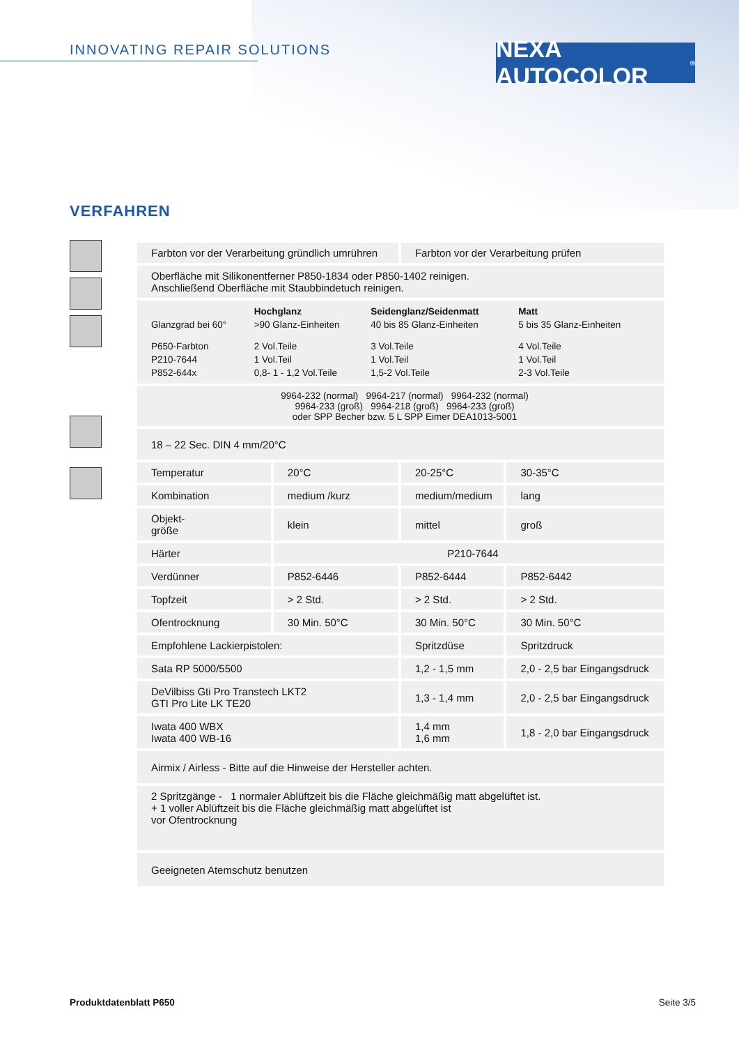INNOVATING REPAIR SOLUTIONS
NEXA AUTOCOLOR<sup>®</sup>
VERFAHREN
| Farbton vor der Verarbeitung gründlich umrühren | | Farbton vor der Verarbeitung prüfen | |
| Oberfläche mit Silikonentferner P850-1834 oder P850-1402 reinigen. Anschließend Oberfläche mit Staubbindetuch reinigen. | | | |
| / / Hochglanz / Seidenglanz/Seidenmatt / Matt / / Glanzgrad bei 60° / >90 Glanz-Einheiten / 40 bis 85 Glanz-Einheiten / 5 bis 35 Glanz-Einheiten / / P650-Farbton / 2 Vol.Teile / 3 Vol.Teile / 4 Vol.Teile / / P210-7644 / 1 Vol.Teil / 1 Vol.Teil / 1 Vol.Teil / / P852-644x / 0,8- 1 - 1,2 Vol.Teile / 1,5-2 Vol.Teile / 2-3 Vol.Teile / | | | |
| 9964-232 (normal) 9964-217 (normal) 9964-232 (normal) 9964-233 (groß) 9964-218 (groß) 9964-233 (groß) oder SPP Becher bzw. 5 L SPP Eimer DEA1013-5001 | | | |
| 18 – 22 Sec. DIN 4 mm/20°C | | | |
| Temperatur | 20°C | 20-25°C | 30-35°C |
| Kombination | medium /kurz | medium/medium | lang |
| Objekt- größe | klein | mittel | groß |
| Härter | P210-7644 | | |
| Verdünner | P852-6446 | P852-6444 | P852-6442 |
| Topfzeit | > 2 Std. | > 2 Std. | > 2 Std. |
| Ofentrocknung | 30 Min. 50°C | 30 Min. 50°C | 30 Min. 50°C |
| Empfohlene Lackierpistolen: | | Spritzdüse | Spritzdruck |
| Sata RP 5000/5500 | | 1,2 - 1,5 mm | 2,0 - 2,5 bar Eingangsdruck |
| DeVilbiss Gti Pro Transtech LKT2 GTI Pro Lite LK TE20 | | 1,3 - 1,4 mm | 2,0 - 2,5 bar Eingangsdruck |
| Iwata 400 WBX Iwata 400 WB-16 | | 1,4 mm 1,6 mm | 1,8 - 2,0 bar Eingangsdruck |
| Airmix / Airless - Bitte auf die Hinweise der Hersteller achten. | | | |
| 2 Spritzgänge - 1 normaler Ablüftzeit bis die Fläche gleichmäßig matt abgelüftet ist. + 1 voller Ablüftzeit bis die Fläche gleichmäßig matt abgelüftet ist vor Ofentrocknung | | | |
| Geeigneten Atemschutz benutzen | | | |
Produktdatenblatt P650 Seite 3/5